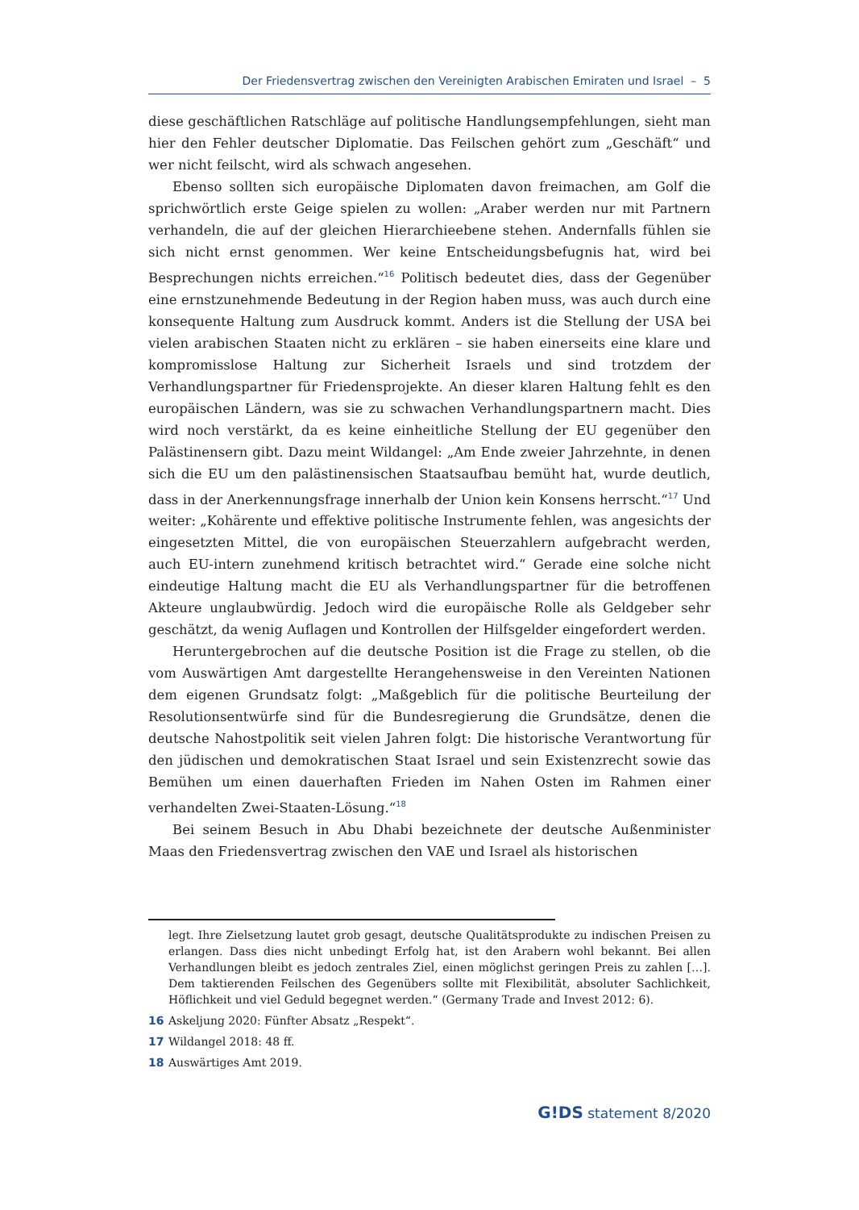Der Friedensvertrag zwischen den Vereinigten Arabischen Emiraten und Israel – 5
diese geschäftlichen Ratschläge auf politische Handlungsempfehlungen, sieht man hier den Fehler deutscher Diplomatie. Das Feilschen gehört zum „Geschäft“ und wer nicht feilscht, wird als schwach angesehen.
Ebenso sollten sich europäische Diplomaten davon freimachen, am Golf die sprichwörtlich erste Geige spielen zu wollen: „Araber werden nur mit Partnern verhandeln, die auf der gleichen Hierarchieebene stehen. Andernfalls fühlen sie sich nicht ernst genommen. Wer keine Entscheidungsbefugnis hat, wird bei Besprechungen nichts erreichen.“<sup>16</sup> Politisch bedeutet dies, dass der Gegenüber eine ernstzunehmende Bedeutung in der Region haben muss, was auch durch eine konsequente Haltung zum Ausdruck kommt. Anders ist die Stellung der USA bei vielen arabischen Staaten nicht zu erklären – sie haben einerseits eine klare und kompromisslose Haltung zur Sicherheit Israels und sind trotzdem der Verhandlungspartner für Friedensprojekte. An dieser klaren Haltung fehlt es den europäischen Ländern, was sie zu schwachen Verhandlungspartnern macht. Dies wird noch verstärkt, da es keine einheitliche Stellung der EU gegenüber den Palästinensern gibt. Dazu meint Wildangel: „Am Ende zweier Jahrzehnte, in denen sich die EU um den palästinensischen Staatsaufbau bemüht hat, wurde deutlich, dass in der Anerkennungsfrage innerhalb der Union kein Konsens herrscht.“<sup>17</sup> Und weiter: „Kohärente und effektive politische Instrumente fehlen, was angesichts der eingesetzten Mittel, die von europäischen Steuerzahlern aufgebracht werden, auch EU-intern zunehmend kritisch betrachtet wird.“ Gerade eine solche nicht eindeutige Haltung macht die EU als Verhandlungspartner für die betroffenen Akteure unglaubwürdig. Jedoch wird die europäische Rolle als Geldgeber sehr geschätzt, da wenig Auflagen und Kontrollen der Hilfsgelder eingefordert werden.
Heruntergebrochen auf die deutsche Position ist die Frage zu stellen, ob die vom Auswärtigen Amt dargestellte Herangehensweise in den Vereinten Nationen dem eigenen Grundsatz folgt: „Maßgeblich für die politische Beurteilung der Resolutionsentwürfe sind für die Bundesregierung die Grundsätze, denen die deutsche Nahostpolitik seit vielen Jahren folgt: Die historische Verantwortung für den jüdischen und demokratischen Staat Israel und sein Existenzrecht sowie das Bemühen um einen dauerhaften Frieden im Nahen Osten im Rahmen einer verhandelten Zwei-Staaten-Lösung.“<sup>18</sup>
Bei seinem Besuch in Abu Dhabi bezeichnete der deutsche Außenminister Maas den Friedensvertrag zwischen den VAE und Israel als historischen
legt. Ihre Zielsetzung lautet grob gesagt, deutsche Qualitätsprodukte zu indischen Preisen zu erlangen. Dass dies nicht unbedingt Erfolg hat, ist den Arabern wohl bekannt. Bei allen Verhandlungen bleibt es jedoch zentrales Ziel, einen möglichst geringen Preis zu zahlen […]. Dem taktierenden Feilschen des Gegenübers sollte mit Flexibilität, absoluter Sachlichkeit, Höflichkeit und viel Geduld begegnet werden.“ (Germany Trade and Invest 2012: 6).
16 Askeljung 2020: Fünfter Absatz „Respekt“.
17 Wildangel 2018: 48 ff.
18 Auswärtiges Amt 2019.
G!DS statement 8/2020